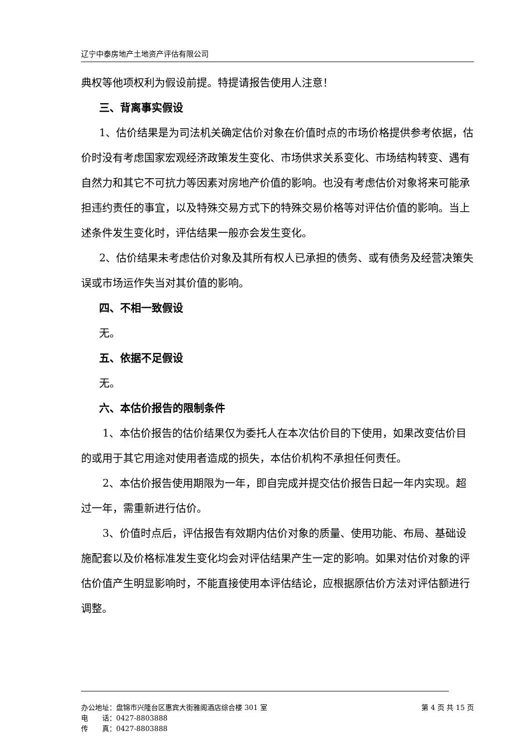辽宁中泰房地产土地资产评估有限公司
典权等他项权利为假设前提。特提请报告使用人注意！
三、背离事实假设
1、估价结果是为司法机关确定估价对象在价值时点的市场价格提供参考依据，估价时没有考虑国家宏观经济政策发生变化、市场供求关系变化、市场结构转变、遇有自然力和其它不可抗力等因素对房地产价值的影响。也没有考虑估价对象将来可能承担违约责任的事宜，以及特殊交易方式下的特殊交易价格等对评估价值的影响。当上述条件发生变化时，评估结果一般亦会发生变化。
2、估价结果未考虑估价对象及其所有权人已承担的债务、或有债务及经营决策失误或市场运作失当对其价值的影响。
四、不相一致假设
无。
五、依据不足假设
无。
六、本估价报告的限制条件
1、本估价报告的估价结果仅为委托人在本次估价目的下使用，如果改变估价目的或用于其它用途对使用者造成的损失，本估价机构不承担任何责任。
2、本估价报告使用期限为一年，即自完成并提交估价报告日起一年内实现。超过一年，需重新进行估价。
3、价值时点后，评估报告有效期内估价对象的质量、使用功能、布局、基础设施配套以及价格标准发生变化均会对评估结果产生一定的影响。如果对估价对象的评估价值产生明显影响时，不能直接使用本评估结论，应根据原估价方法对评估额进行调整。
办公地址：盘锦市兴隆台区惠宾大街雅阁酒店综合楼 301 室 第 4 页 共 15 页
电　　话：0427-8803888
传　　真：0427-8803888